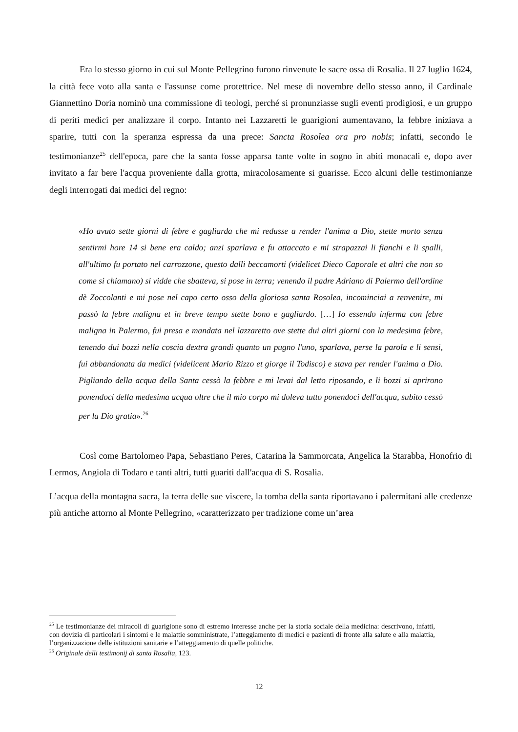Era lo stesso giorno in cui sul Monte Pellegrino furono rinvenute le sacre ossa di Rosalia. Il 27 luglio 1624, la città fece voto alla santa e l'assunse come protettrice. Nel mese di novembre dello stesso anno, il Cardinale Giannettino Doria nominò una commissione di teologi, perché si pronunziasse sugli eventi prodigiosi, e un gruppo di periti medici per analizzare il corpo. Intanto nei Lazzaretti le guarigioni aumentavano, la febbre iniziava a sparire, tutti con la speranza espressa da una prece: Sancta Rosolea ora pro nobis; infatti, secondo le testimonianze<sup>25</sup> dell'epoca, pare che la santa fosse apparsa tante volte in sogno in abiti monacali e, dopo aver invitato a far bere l'acqua proveniente dalla grotta, miracolosamente si guarisse. Ecco alcuni delle testimonianze degli interrogati dai medici del regno:
«Ho avuto sette giorni di febre e gagliarda che mi redusse a render l'anima a Dio, stette morto senza sentirmi hore 14 si bene era caldo; anzi sparlava e fu attaccato e mi strapazzai li fianchi e li spalli, all'ultimo fu portato nel carrozzone, questo dalli beccamorti (videlicet Dieco Caporale et altri che non so come si chiamano) si vidde che sbatteva, si pose in terra; venendo il padre Adriano di Palermo dell'ordine dè Zoccolanti e mi pose nel capo certo osso della gloriosa santa Rosolea, incominciai a renvenire, mi passò la febre maligna et in breve tempo stette bono e gagliardo. […] Io essendo inferma con febre maligna in Palermo, fui presa e mandata nel lazzaretto ove stette dui altri giorni con la medesima febre, tenendo dui bozzi nella coscia dextra grandi quanto un pugno l'uno, sparlava, perse la parola e li sensi, fui abbandonata da medici (videlicent Mario Rizzo et giorge il Todisco) e stava per render l'anima a Dio. Pigliando della acqua della Santa cessò la febbre e mi levai dal letto riposando, e li bozzi si aprirono ponendoci della medesima acqua oltre che il mio corpo mi doleva tutto ponendoci dell'acqua, subito cessò per la Dio gratia».<sup>26</sup>
Così come Bartolomeo Papa, Sebastiano Peres, Catarina la Sammorcata, Angelica la Starabba, Honofrio di Lermos, Angiola di Todaro e tanti altri, tutti guariti dall'acqua di S. Rosalia.
L’acqua della montagna sacra, la terra delle sue viscere, la tomba della santa riportavano i palermitani alle credenze più antiche attorno al Monte Pellegrino, «caratterizzato per tradizione come un’area
<sup>25</sup> Le testimonianze dei miracoli di guarigione sono di estremo interesse anche per la storia sociale della medicina: descrivono, infatti, con dovizia di particolari i sintomi e le malattie somministrate, l’atteggiamento di medici e pazienti di fronte alla salute e alla malattia, l’organizzazione delle istituzioni sanitarie e l’atteggiamento di quelle politiche.
<sup>26</sup> Originale delli testimonij di santa Rosalia, 123.
12